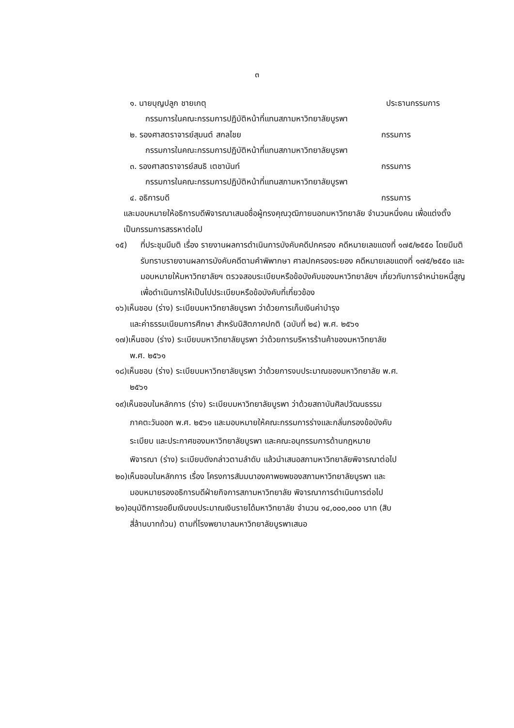๓
๑. นายบุญปลูก ชายเกตุ ประธานกรรมการ
กรรมการในคณะกรรมการปฏิบัติหน้าที่แทนสภามหาวิทยาลัยบูรพา
๒. รองศาสตราจารย์สุมนต์ สกลไชย กรรมการ
กรรมการในคณะกรรมการปฏิบัติหน้าที่แทนสภามหาวิทยาลัยบูรพา
๓. รองศาสตราจารย์สนธิ เตชานันท์ กรรมการ
กรรมการในคณะกรรมการปฏิบัติหน้าที่แทนสภามหาวิทยาลัยบูรพา
๔. อธิการบดี กรรมการ
และมอบหมายให้อธิการบดีพิจารณาเสนอชื่อผู้ทรงคุณวุฒิภายนอกมหาวิทยาลัย จำนวนหนึ่งคน เพื่อแต่งตั้งเป็นกรรมการสรรหาต่อไป
๑๕) ที่ประชุมมีมติ เรื่อง รายงานผลการดำเนินการบังคับคดีปกครอง คดีหมายเลขแดงที่ ๑๗๕/๒๕๕๐ โดยมีมติรับทราบรายงานผลการบังคับคดีตามคำพิพากษา ศาลปกครองระยอง คดีหมายเลขแดงที่ ๑๗๕/๒๕๕๐ และมอบหมายให้มหาวิทยาลัยฯ ตรวจสอบระเบียบหรือข้อบังคับของมหาวิทยาลัยฯ เกี่ยวกับการจำหน่ายหนี้สูญเพื่อดำเนินการให้เป็นไปประเบียบหรือข้อบังคับที่เกี่ยวข้อง
๑๖)เห็นชอบ (ร่าง) ระเบียบมหาวิทยาลัยบูรพา ว่าด้วยการเก็บเงินค่าบำรุง
และค่าธรรมเนียมการศึกษา สำหรับนิสิตภาคปกติ (ฉบับที่ ๒๔) พ.ศ. ๒๕๖๑
๑๗)เห็นชอบ (ร่าง) ระเบียบมหาวิทยาลัยบูรพา ว่าด้วยการบริหารร้านค้าของมหาวิทยาลัย
พ.ศ. ๒๕๖๑
๑๘)เห็นชอบ (ร่าง) ระเบียบมหาวิทยาลัยบูรพา ว่าด้วยการงบประมาณของมหาวิทยาลัย พ.ศ.
๒๕๖๑
๑๙)เห็นชอบในหลักการ (ร่าง) ระเบียบมหาวิทยาลัยบูรพา ว่าด้วยสถาบันศิลปวัฒนธรรม
ภาคตะวันออก พ.ศ. ๒๕๖๑ และมอบหมายให้คณะกรรมการร่างและกลั่นกรองข้อบังคับ
ระเบียบ และประกาศของมหาวิทยาลัยบูรพา และคณะอนุกรรมการด้านกฎหมาย
พิจารณา (ร่าง) ระเบียบดังกล่าวตามลำดับ แล้วนำเสนอสภามหาวิทยาลัยพิจารณาต่อไป
๒๐)เห็นชอบในหลักการ เรื่อง โครงการสัมมนาองคาพยพของสภามหาวิทยาลัยบูรพา และ
มอบหมายรองอธิการบดีฝ่ายกิจการสภามหาวิทยาลัย พิจารณาการดำเนินการต่อไป
๒๑)อนุมัติการขอยืมเงินงบประมาณเงินรายได้มหาวิทยาลัย จำนวน ๑๔,๐๐๐,๐๐๐ บาท (สิบ
สี่ล้านบาทถ้วน) ตามที่โรงพยาบาลมหาวิทยาลัยบูรพาเสนอ